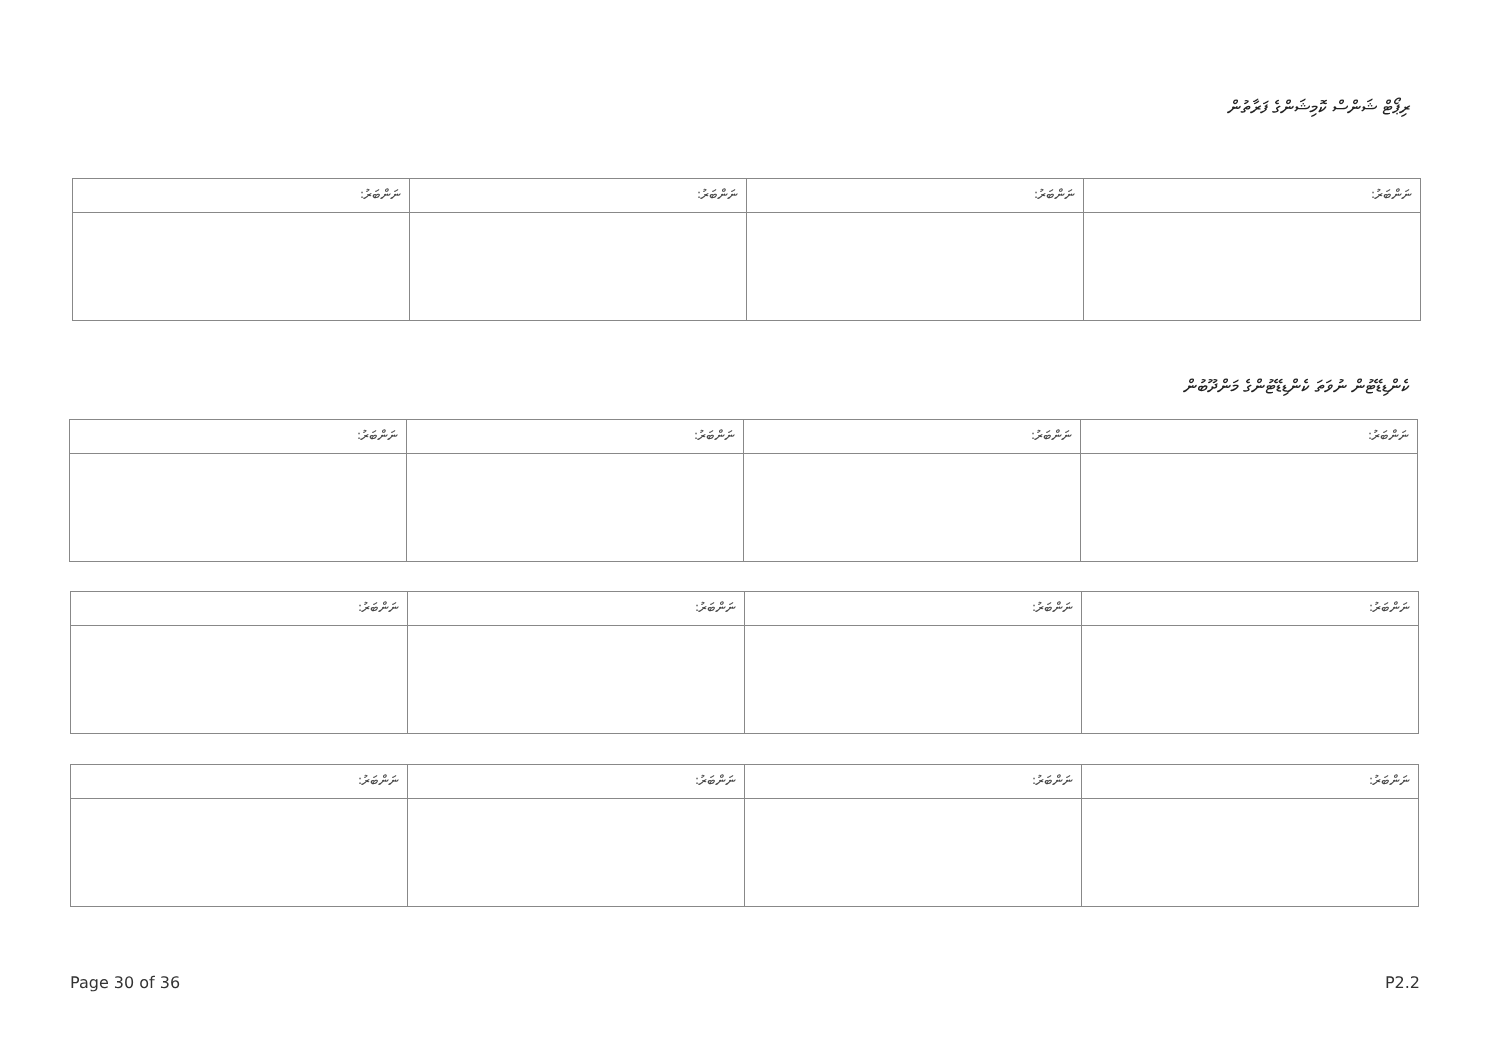ރިޕޯޓް ޝަންސް ކޮމިޝަންގެ ފަރާތުން
| ނަންބަރު: | ނަންބަރު: | ނަންބަރު: | ނަންބަރު: |
| --- | --- | --- | --- |
ކެންޑިޑޭޓުން ނުވަތަ ކެންޑިޑޭޓުންގެ މަންދޫބުން
| ނަންބަރު: | ނަންބަރު: | ނަންބަރު: | ނަންބަރު: |
| --- | --- | --- | --- |
| ނަންބަރު: | ނަންބަރު: | ނަންބަރު: | ނަންބަރު: |
| --- | --- | --- | --- |
| ނަންބަރު: | ނަންބަރު: | ނަންބަރު: | ނަންބަރު: |
| --- | --- | --- | --- |
Page 30 of 36 P2.2